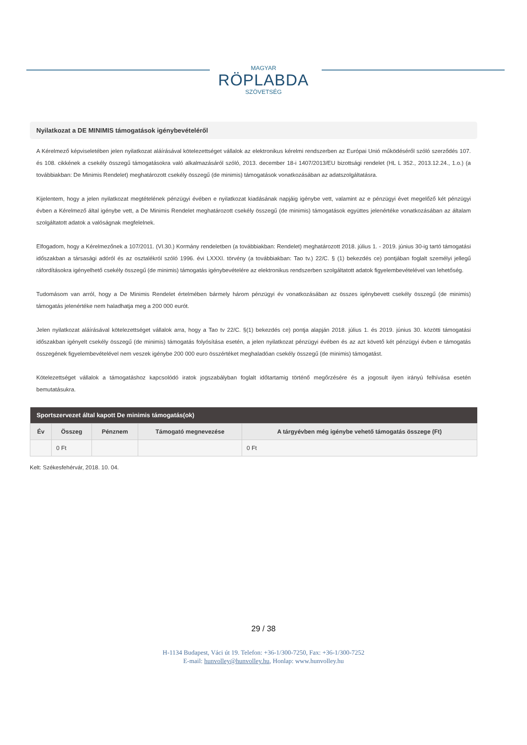MAGYAR
RÖPLABDA
SZÖVETSÉG
Nyilatkozat a DE MINIMIS támogatások igénybevételéről
A Kérelmező képviseletében jelen nyilatkozat aláírásával kötelezettséget vállalok az elektronikus kérelmi rendszerben az Európai Unió működéséről szóló szerződés 107. és 108. cikkének a csekély összegű támogatásokra való alkalmazásáról szóló, 2013. december 18-i 1407/2013/EU bizottsági rendelet (HL L 352., 2013.12.24., 1.o.) (a továbbiakban: De Minimis Rendelet) meghatározott csekély összegű (de minimis) támogatások vonatkozásában az adatszolgáltatásra.
Kijelentem, hogy a jelen nyilatkozat megtételének pénzügyi évében e nyilatkozat kiadásának napjáig igénybe vett, valamint az e pénzügyi évet megelőző két pénzügyi évben a Kérelmező által igénybe vett, a De Minimis Rendelet meghatározott csekély összegű (de minimis) támogatások együttes jelenértéke vonatkozásában az általam szolgáltatott adatok a valóságnak megfelelnek.
Elfogadom, hogy a Kérelmezőnek a 107/2011. (VI.30.) Kormány rendeletben (a továbbiakban: Rendelet) meghatározott 2018. július 1. - 2019. június 30-ig tartó támogatási időszakban a társasági adóról és az osztalékról szóló 1996. évi LXXXI. törvény (a továbbiakban: Tao tv.) 22/C. § (1) bekezdés ce) pontjában foglalt személyi jellegű ráfordításokra igényelhető csekély összegű (de minimis) támogatás igénybevételére az elektronikus rendszerben szolgáltatott adatok figyelembevételével van lehetőség.
Tudomásom van arról, hogy a De Minimis Rendelet értelmében bármely három pénzügyi év vonatkozásában az összes igénybevett csekély összegű (de minimis) támogatás jelenértéke nem haladhatja meg a 200 000 eurót.
Jelen nyilatkozat aláírásával kötelezettséget vállalok arra, hogy a Tao tv 22/C. §(1) bekezdés ce) pontja alapján 2018. július 1. és 2019. június 30. közötti támogatási időszakban igényelt csekély összegű (de minimis) támogatás folyósítása esetén, a jelen nyilatkozat pénzügyi évében és az azt követő két pénzügyi évben e támogatás összegének figyelembevételével nem veszek igénybe 200 000 euro összértéket meghaladóan csekély összegű (de minimis) támogatást.
Kötelezettséget vállalok a támogatáshoz kapcsolódó iratok jogszabályban foglalt időtartamig történő megőrzésére és a jogosult ilyen irányú felhívása esetén bemutatásukra.
| Sportszervezet által kapott De minimis támogatás(ok) | | | | |
| --- | --- | --- | --- | --- |
| Év | Összeg | Pénznem | Támogató megnevezése | A tárgyévben még igénybe vehető támogatás összege (Ft) |
| | 0 Ft | | | 0 Ft |
Kelt: Székesfehérvár, 2018. 10. 04.
29 / 38
H-1134 Budapest, Váci út 19. Telefon: +36-1/300-7250, Fax: +36-1/300-7252
E-mail: hunvolley@hunvolley.hu, Honlap: www.hunvolley.hu